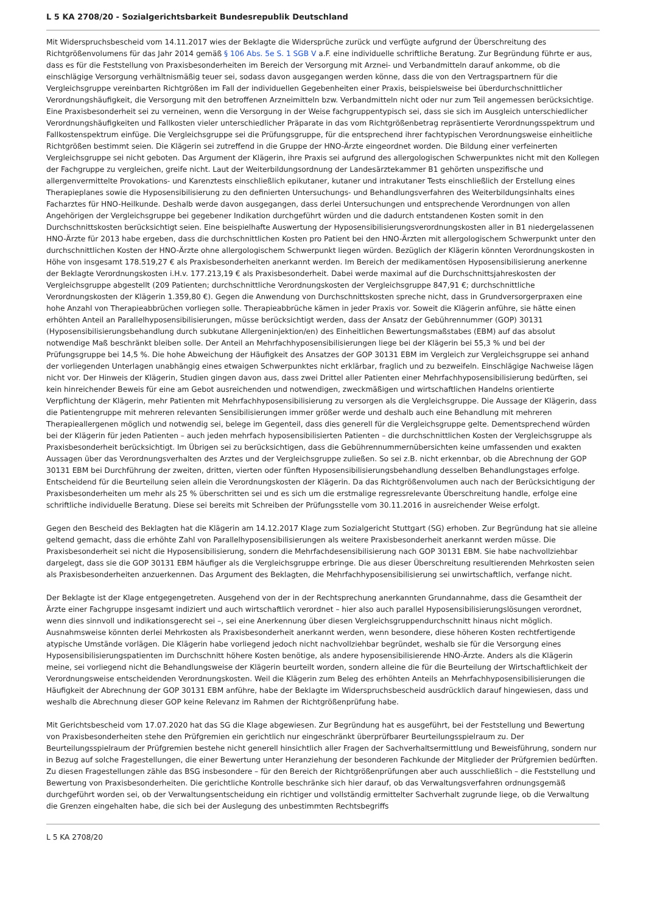L 5 KA 2708/20 - Sozialgerichtsbarkeit Bundesrepublik Deutschland
Mit Widerspruchsbescheid vom 14.11.2017 wies der Beklagte die Widersprüche zurück und verfügte aufgrund der Überschreitung des Richtgrößenvolumens für das Jahr 2014 gemäß § 106 Abs. 5e S. 1 SGB V a.F. eine individuelle schriftliche Beratung. Zur Begründung führte er aus, dass es für die Feststellung von Praxisbesonderheiten im Bereich der Versorgung mit Arznei- und Verbandmitteln darauf ankomme, ob die einschlägige Versorgung verhältnismäßig teuer sei, sodass davon ausgegangen werden könne, dass die von den Vertragspartnern für die Vergleichsgruppe vereinbarten Richtgrößen im Fall der individuellen Gegebenheiten einer Praxis, beispielsweise bei überdurchschnittlicher Verordnungshäufigkeit, die Versorgung mit den betroffenen Arzneimitteln bzw. Verbandmitteln nicht oder nur zum Teil angemessen berücksichtige. Eine Praxisbesonderheit sei zu verneinen, wenn die Versorgung in der Weise fachgruppentypisch sei, dass sie sich im Ausgleich unterschiedlicher Verordnungshäufigkeiten und Fallkosten vieler unterschiedlicher Präparate in das vom Richtgrößenbetrag repräsentierte Verordnungsspektrum und Fallkostenspektrum einfüge. Die Vergleichsgruppe sei die Prüfungsgruppe, für die entsprechend ihrer fachtypischen Verordnungsweise einheitliche Richtgrößen bestimmt seien. Die Klägerin sei zutreffend in die Gruppe der HNO-Ärzte eingeordnet worden. Die Bildung einer verfeinerten Vergleichsgruppe sei nicht geboten. Das Argument der Klägerin, ihre Praxis sei aufgrund des allergologischen Schwerpunktes nicht mit den Kollegen der Fachgruppe zu vergleichen, greife nicht. Laut der Weiterbildungsordnung der Landesärztekammer B1 gehörten unspezifische und allergenvermittelte Provokations- und Karenztests einschließlich epikutaner, kutaner und intrakutaner Tests einschließlich der Erstellung eines Therapieplanes sowie die Hyposensibilisierung zu den definierten Untersuchungs- und Behandlungsverfahren des Weiterbildungsinhalts eines Facharztes für HNO-Heilkunde. Deshalb werde davon ausgegangen, dass derlei Untersuchungen und entsprechende Verordnungen von allen Angehörigen der Vergleichsgruppe bei gegebener Indikation durchgeführt würden und die dadurch entstandenen Kosten somit in den Durchschnittskosten berücksichtigt seien. Eine beispielhafte Auswertung der Hyposensibilisierungsverordnungskosten aller in B1 niedergelassenen HNO-Ärzte für 2013 habe ergeben, dass die durchschnittlichen Kosten pro Patient bei den HNO-Ärzten mit allergologischem Schwerpunkt unter den durchschnittlichen Kosten der HNO-Ärzte ohne allergologischem Schwerpunkt liegen würden. Bezüglich der Klägerin könnten Verordnungskosten in Höhe von insgesamt 178.519,27 € als Praxisbesonderheiten anerkannt werden. Im Bereich der medikamentösen Hyposensibilisierung anerkenne der Beklagte Verordnungskosten i.H.v. 177.213,19 € als Praxisbesonderheit. Dabei werde maximal auf die Durchschnittsjahreskosten der Vergleichsgruppe abgestellt (209 Patienten; durchschnittliche Verordnungskosten der Vergleichsgruppe 847,91 €; durchschnittliche Verordnungskosten der Klägerin 1.359,80 €). Gegen die Anwendung von Durchschnittskosten spreche nicht, dass in Grundversorgerpraxen eine hohe Anzahl von Therapieabbrüchen vorliegen solle. Therapieabbrüche kämen in jeder Praxis vor. Soweit die Klägerin anführe, sie hätte einen erhöhten Anteil an Parallelhyposensibilisierungen, müsse berücksichtigt werden, dass der Ansatz der Gebührennummer (GOP) 30131 (Hyposensibilisierungsbehandlung durch subkutane Allergeninjektion/en) des Einheitlichen Bewertungsmaßstabes (EBM) auf das absolut notwendige Maß beschränkt bleiben solle. Der Anteil an Mehrfachhyposensibilisierungen liege bei der Klägerin bei 55,3 % und bei der Prüfungsgruppe bei 14,5 %. Die hohe Abweichung der Häufigkeit des Ansatzes der GOP 30131 EBM im Vergleich zur Vergleichsgruppe sei anhand der vorliegenden Unterlagen unabhängig eines etwaigen Schwerpunktes nicht erklärbar, fraglich und zu bezweifeln. Einschlägige Nachweise lägen nicht vor. Der Hinweis der Klägerin, Studien gingen davon aus, dass zwei Drittel aller Patienten einer Mehrfachhyposensibilisierung bedürften, sei kein hinreichender Beweis für eine am Gebot ausreichenden und notwendigen, zweckmäßigen und wirtschaftlichen Handelns orientierte Verpflichtung der Klägerin, mehr Patienten mit Mehrfachhyposensibilisierung zu versorgen als die Vergleichsgruppe. Die Aussage der Klägerin, dass die Patientengruppe mit mehreren relevanten Sensibilisierungen immer größer werde und deshalb auch eine Behandlung mit mehreren Therapieallergenen möglich und notwendig sei, belege im Gegenteil, dass dies generell für die Vergleichsgruppe gelte. Dementsprechend würden bei der Klägerin für jeden Patienten – auch jeden mehrfach hyposensibilisierten Patienten – die durchschnittlichen Kosten der Vergleichsgruppe als Praxisbesonderheit berücksichtigt. Im Übrigen sei zu berücksichtigen, dass die Gebührennummernübersichten keine umfassenden und exakten Aussagen über das Verordnungsverhalten des Arztes und der Vergleichsgruppe zuließen. So sei z.B. nicht erkennbar, ob die Abrechnung der GOP 30131 EBM bei Durchführung der zweiten, dritten, vierten oder fünften Hyposensibilisierungsbehandlung desselben Behandlungstages erfolge. Entscheidend für die Beurteilung seien allein die Verordnungskosten der Klägerin. Da das Richtgrößenvolumen auch nach der Berücksichtigung der Praxisbesonderheiten um mehr als 25 % überschritten sei und es sich um die erstmalige regressrelevante Überschreitung handle, erfolge eine schriftliche individuelle Beratung. Diese sei bereits mit Schreiben der Prüfungsstelle vom 30.11.2016 in ausreichender Weise erfolgt.
Gegen den Bescheid des Beklagten hat die Klägerin am 14.12.2017 Klage zum Sozialgericht Stuttgart (SG) erhoben. Zur Begründung hat sie alleine geltend gemacht, dass die erhöhte Zahl von Parallelhyposensibilisierungen als weitere Praxisbesonderheit anerkannt werden müsse. Die Praxisbesonderheit sei nicht die Hyposensibilisierung, sondern die Mehrfachdesensibilisierung nach GOP 30131 EBM. Sie habe nachvollziehbar dargelegt, dass sie die GOP 30131 EBM häufiger als die Vergleichsgruppe erbringe. Die aus dieser Überschreitung resultierenden Mehrkosten seien als Praxisbesonderheiten anzuerkennen. Das Argument des Beklagten, die Mehrfachhyposensibilisierung sei unwirtschaftlich, verfange nicht.
Der Beklagte ist der Klage entgegengetreten. Ausgehend von der in der Rechtsprechung anerkannten Grundannahme, dass die Gesamtheit der Ärzte einer Fachgruppe insgesamt indiziert und auch wirtschaftlich verordnet – hier also auch parallel Hyposensibilisierungslösungen verordnet, wenn dies sinnvoll und indikationsgerecht sei –, sei eine Anerkennung über diesen Vergleichsgruppendurchschnitt hinaus nicht möglich. Ausnahmsweise könnten derlei Mehrkosten als Praxisbesonderheit anerkannt werden, wenn besondere, diese höheren Kosten rechtfertigende atypische Umstände vorlägen. Die Klägerin habe vorliegend jedoch nicht nachvollziehbar begründet, weshalb sie für die Versorgung eines Hyposensibilisierungspatienten im Durchschnitt höhere Kosten benötige, als andere hyposensibilisierende HNO-Ärzte. Anders als die Klägerin meine, sei vorliegend nicht die Behandlungsweise der Klägerin beurteilt worden, sondern alleine die für die Beurteilung der Wirtschaftlichkeit der Verordnungsweise entscheidenden Verordnungskosten. Weil die Klägerin zum Beleg des erhöhten Anteils an Mehrfachhyposensibilisierungen die Häufigkeit der Abrechnung der GOP 30131 EBM anführe, habe der Beklagte im Widerspruchsbescheid ausdrücklich darauf hingewiesen, dass und weshalb die Abrechnung dieser GOP keine Relevanz im Rahmen der Richtgrößenprüfung habe.
Mit Gerichtsbescheid vom 17.07.2020 hat das SG die Klage abgewiesen. Zur Begründung hat es ausgeführt, bei der Feststellung und Bewertung von Praxisbesonderheiten stehe den Prüfgremien ein gerichtlich nur eingeschränkt überprüfbarer Beurteilungsspielraum zu. Der Beurteilungsspielraum der Prüfgremien bestehe nicht generell hinsichtlich aller Fragen der Sachverhaltsermittlung und Beweisführung, sondern nur in Bezug auf solche Fragestellungen, die einer Bewertung unter Heranziehung der besonderen Fachkunde der Mitglieder der Prüfgremien bedürften. Zu diesen Fragestellungen zähle das BSG insbesondere – für den Bereich der Richtgrößenprüfungen aber auch ausschließlich – die Feststellung und Bewertung von Praxisbesonderheiten. Die gerichtliche Kontrolle beschränke sich hier darauf, ob das Verwaltungsverfahren ordnungsgemäß durchgeführt worden sei, ob der Verwaltungsentscheidung ein richtiger und vollständig ermittelter Sachverhalt zugrunde liege, ob die Verwaltung die Grenzen eingehalten habe, die sich bei der Auslegung des unbestimmten Rechtsbegriffs
L 5 KA 2708/20